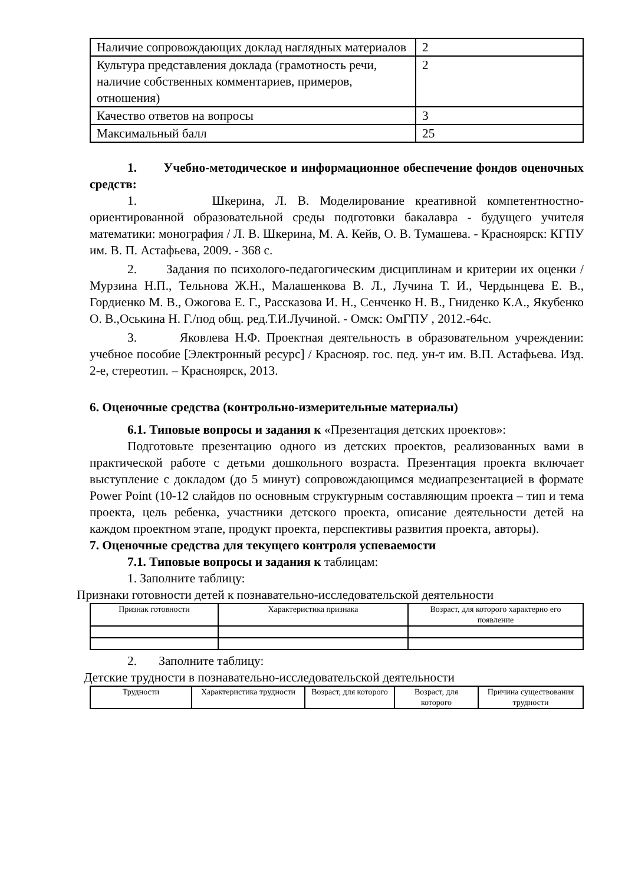| Наличие сопровождающих доклад наглядных материалов | 2 |
| Культура представления доклада (грамотность речи, наличие собственных комментариев, примеров, отношения) | 2 |
| Качество ответов на вопросы | 3 |
| Максимальный балл | 25 |
1. Учебно-методическое и информационное обеспечение фондов оценочных средств:
1. Шкерина, Л. В. Моделирование креативной компетентностно-ориентированной образовательной среды подготовки бакалавра - будущего учителя математики: монография / Л. В. Шкерина, М. А. Кейв, О. В. Тумашева. - Красноярск: КГПУ им. В. П. Астафьева, 2009. - 368 с.
2. Задания по психолого-педагогическим дисциплинам и критерии их оценки / Мурзина Н.П., Тельнова Ж.Н., Малашенкова В. Л., Лучина Т. И., Чердынцева Е. В., Гордиенко М. В., Ожогова Е. Г., Рассказова И. Н., Сенченко Н. В., Гниденко К.А., Якубенко О. В.,Оськина Н. Г./под общ. ред.Т.И.Лучиной. - Омск: ОмГПУ , 2012.-64с.
3. Яковлева Н.Ф. Проектная деятельность в образовательном учреждении: учебное пособие [Электронный ресурс] / Краснояр. гос. пед. ун-т им. В.П. Астафьева. Изд. 2-е, стереотип. – Красноярск, 2013.
6. Оценочные средства (контрольно-измерительные материалы)
6.1. Типовые вопросы и задания к «Презентация детских проектов»:
Подготовьте презентацию одного из детских проектов, реализованных вами в практической работе с детьми дошкольного возраста. Презентация проекта включает выступление с докладом (до 5 минут) сопровождающимся медиапрезентацией в формате Power Point (10-12 слайдов по основным структурным составляющим проекта – тип и тема проекта, цель ребенка, участники детского проекта, описание деятельности детей на каждом проектном этапе, продукт проекта, перспективы развития проекта, авторы).
7. Оценочные средства для текущего контроля успеваемости
7.1. Типовые вопросы и задания к таблицам:
1. Заполните таблицу:
Признаки готовности детей к познавательно-исследовательской деятельности
| Признак готовности | Характеристика признака | Возраст, для которого характерно его появление |
| --- | --- | --- |
2. Заполните таблицу:
Детские трудности в познавательно-исследовательской деятельности
| Трудности | Характеристика трудности | Возраст, для которого | Возраст, для которого | Причина существования трудности |
| --- | --- | --- | --- | --- |